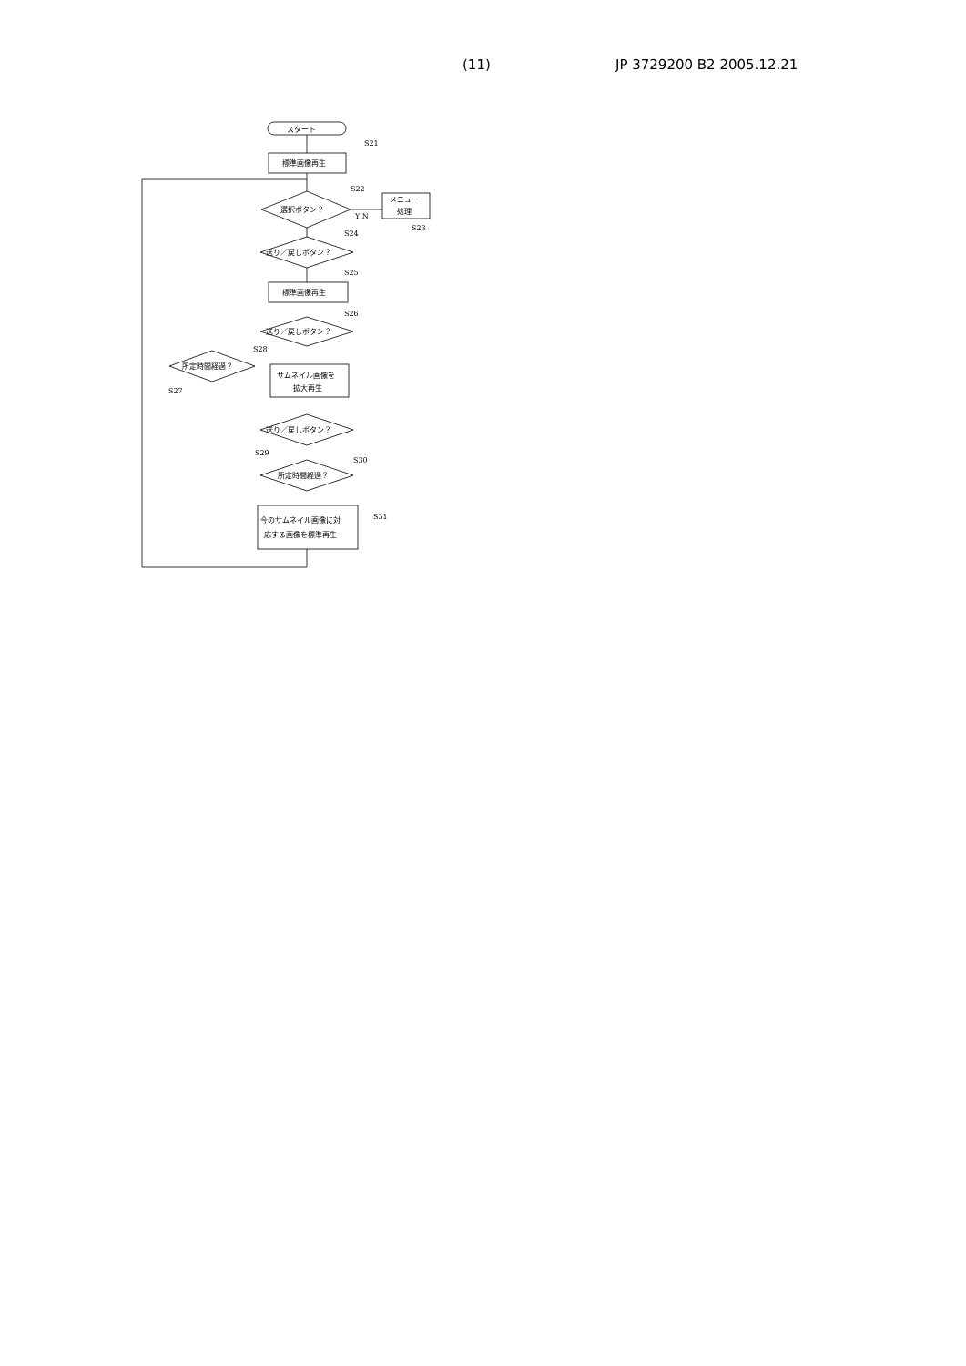(11) JP 3729200 B2 2005.12.21
スタート
S21
標準画像再生
選択ボタン？
S22
Y N
メニュー
処理
S23
送り／戻しボタン？
S24
S25
標準画像再生
送り／戻しボタン？
S26
所定時間経過？
S27
S28
サムネイル画像を
拡大再生
送り／戻しボタン？
S29
所定時間経過？
S30
今のサムネイル画像に対
応する画像を標準再生
S31